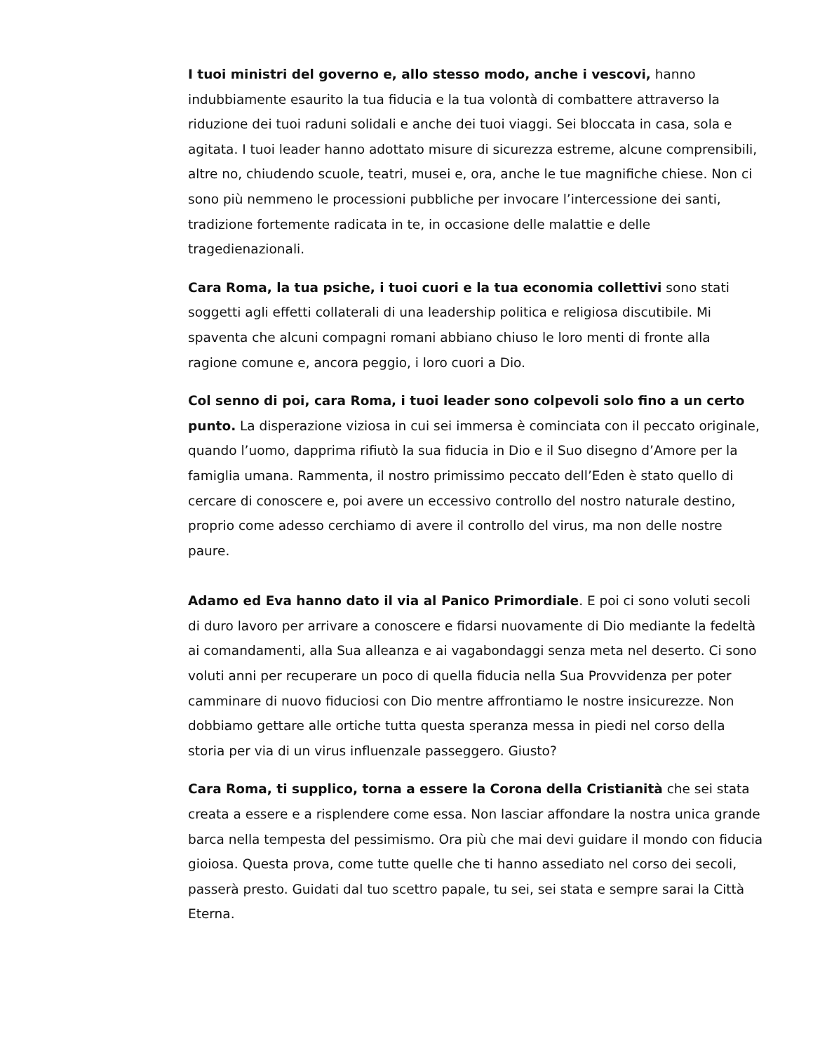I tuoi ministri del governo e, allo stesso modo, anche i vescovi, hanno indubbiamente esaurito la tua fiducia e la tua volontà di combattere attraverso la riduzione dei tuoi raduni solidali e anche dei tuoi viaggi. Sei bloccata in casa, sola e agitata. I tuoi leader hanno adottato misure di sicurezza estreme, alcune comprensibili, altre no, chiudendo scuole, teatri, musei e, ora, anche le tue magnifiche chiese. Non ci sono più nemmeno le processioni pubbliche per invocare l’intercessione dei santi, tradizione fortemente radicata in te, in occasione delle malattie e delle tragedienazionali.
Cara Roma, la tua psiche, i tuoi cuori e la tua economia collettivi sono stati soggetti agli effetti collaterali di una leadership politica e religiosa discutibile. Mi spaventa che alcuni compagni romani abbiano chiuso le loro menti di fronte alla ragione comune e, ancora peggio, i loro cuori a Dio.
Col senno di poi, cara Roma, i tuoi leader sono colpevoli solo fino a un certo punto. La disperazione viziosa in cui sei immersa è cominciata con il peccato originale, quando l’uomo, dapprima rifiutò la sua fiducia in Dio e il Suo disegno d’Amore per la famiglia umana. Rammenta, il nostro primissimo peccato dell’Eden è stato quello di cercare di conoscere e, poi avere un eccessivo controllo del nostro naturale destino, proprio come adesso cerchiamo di avere il controllo del virus, ma non delle nostre paure.
Adamo ed Eva hanno dato il via al Panico Primordiale. E poi ci sono voluti secoli di duro lavoro per arrivare a conoscere e fidarsi nuovamente di Dio mediante la fedeltà ai comandamenti, alla Sua alleanza e ai vagabondaggi senza meta nel deserto. Ci sono voluti anni per recuperare un poco di quella fiducia nella Sua Provvidenza per poter camminare di nuovo fiduciosi con Dio mentre affrontiamo le nostre insicurezze. Non dobbiamo gettare alle ortiche tutta questa speranza messa in piedi nel corso della storia per via di un virus influenzale passeggero. Giusto?
Cara Roma, ti supplico, torna a essere la Corona della Cristianità che sei stata creata a essere e a risplendere come essa. Non lasciar affondare la nostra unica grande barca nella tempesta del pessimismo. Ora più che mai devi guidare il mondo con fiducia gioiosa. Questa prova, come tutte quelle che ti hanno assediato nel corso dei secoli, passerà presto. Guidati dal tuo scettro papale, tu sei, sei stata e sempre sarai la Città Eterna.